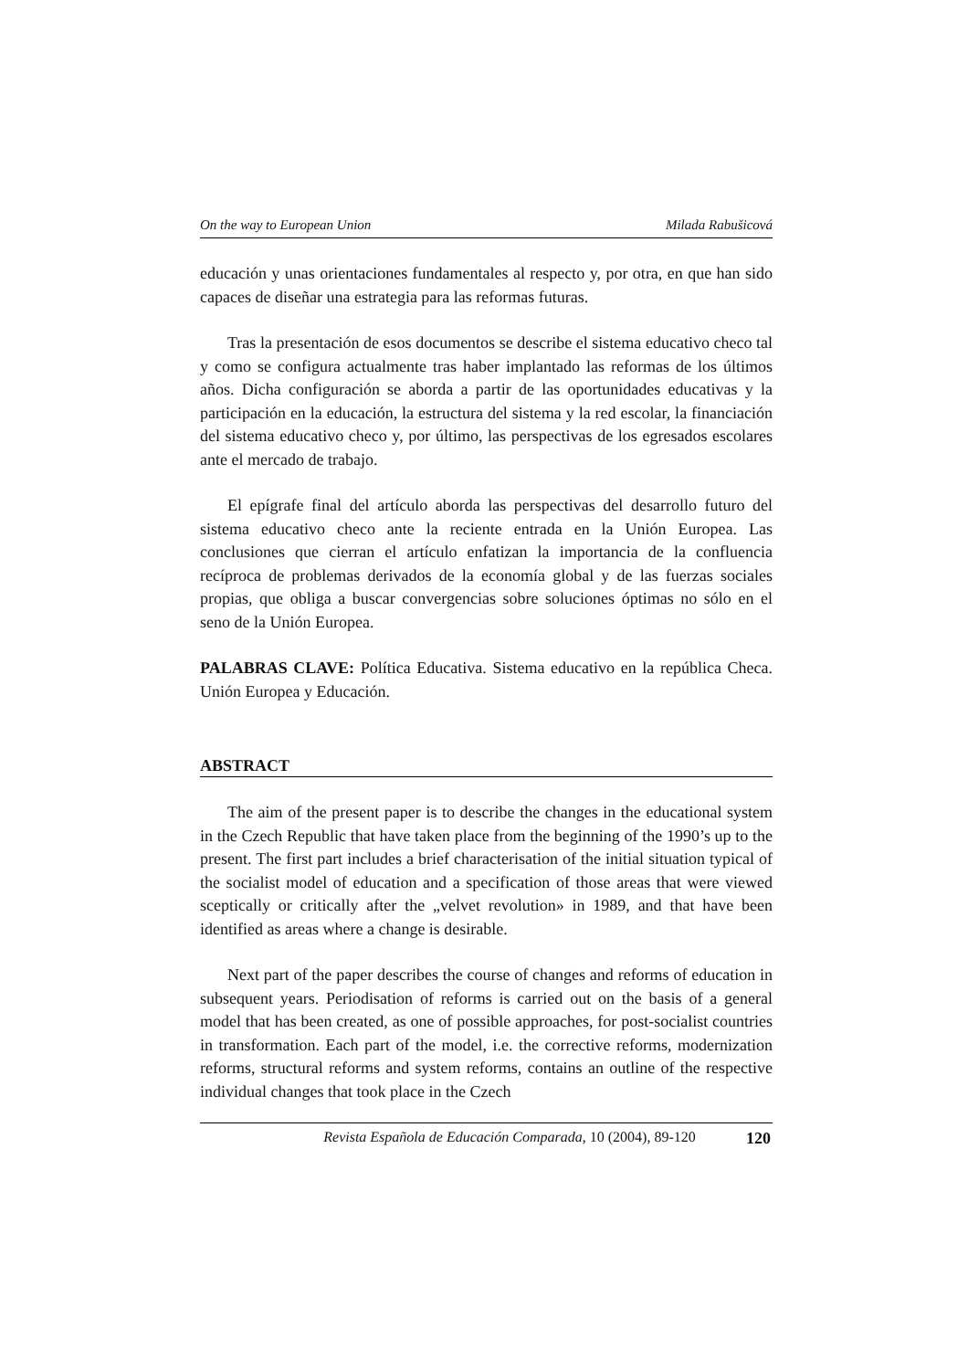On the way to European Union Milada Rabušicová
educación y unas orientaciones fundamentales al respecto y, por otra, en que han sido capaces de diseñar una estrategia para las reformas futuras.
Tras la presentación de esos documentos se describe el sistema educativo checo tal y como se configura actualmente tras haber implantado las reformas de los últimos años. Dicha configuración se aborda a partir de las oportunidades educativas y la participación en la educación, la estructura del sistema y la red escolar, la financiación del sistema educativo checo y, por último, las perspectivas de los egresados escolares ante el mercado de trabajo.
El epígrafe final del artículo aborda las perspectivas del desarrollo futuro del sistema educativo checo ante la reciente entrada en la Unión Europea. Las conclusiones que cierran el artículo enfatizan la importancia de la confluencia recíproca de problemas derivados de la economía global y de las fuerzas sociales propias, que obliga a buscar convergencias sobre soluciones óptimas no sólo en el seno de la Unión Europea.
PALABRAS CLAVE: Política Educativa. Sistema educativo en la república Checa. Unión Europea y Educación.
ABSTRACT
The aim of the present paper is to describe the changes in the educational system in the Czech Republic that have taken place from the beginning of the 1990’s up to the present. The first part includes a brief characterisation of the initial situation typical of the socialist model of education and a specification of those areas that were viewed sceptically or critically after the „velvet revolution» in 1989, and that have been identified as areas where a change is desirable.
Next part of the paper describes the course of changes and reforms of education in subsequent years. Periodisation of reforms is carried out on the basis of a general model that has been created, as one of possible approaches, for post-socialist countries in transformation. Each part of the model, i.e. the corrective reforms, modernization reforms, structural reforms and system reforms, contains an outline of the respective individual changes that took place in the Czech
Revista Española de Educación Comparada, 10 (2004), 89-120 120